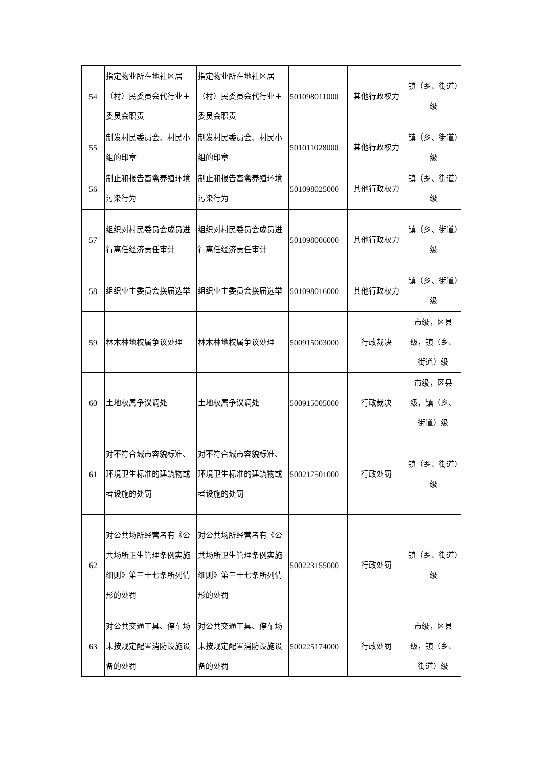| 54 | 指定物业所在地社区居（村）民委员会代行业主委员会职责 | 指定物业所在地社区居（村）民委员会代行业主委员会职责 | 501098011000 | 其他行政权力 | 镇（乡、街道）级 |
| 55 | 制发村民委员会、村民小组的印章 | 制发村民委员会、村民小组的印章 | 501011028000 | 其他行政权力 | 镇（乡、街道）级 |
| 56 | 制止和报告畜禽养殖环境污染行为 | 制止和报告畜禽养殖环境污染行为 | 501098025000 | 其他行政权力 | 镇（乡、街道）级 |
| 57 | 组织对村民委员会成员进行离任经济责任审计 | 组织对村民委员会成员进行离任经济责任审计 | 501098006000 | 其他行政权力 | 镇（乡、街道）级 |
| 58 | 组织业主委员会换届选举 | 组织业主委员会换届选举 | 501098016000 | 其他行政权力 | 镇（乡、街道）级 |
| 59 | 林木林地权属争议处理 | 林木林地权属争议处理 | 500915003000 | 行政裁决 | 市级，区县级，镇（乡、街道）级 |
| 60 | 土地权属争议调处 | 土地权属争议调处 | 500915005000 | 行政裁决 | 市级，区县级，镇（乡、街道）级 |
| 61 | 对不符合城市容貌标准、环境卫生标准的建筑物或者设施的处罚 | 对不符合城市容貌标准、环境卫生标准的建筑物或者设施的处罚 | 500217501000 | 行政处罚 | 镇（乡、街道）级 |
| 62 | 对公共场所经营者有《公共场所卫生管理条例实施细则》第三十七条所列情形的处罚 | 对公共场所经营者有《公共场所卫生管理条例实施细则》第三十七条所列情形的处罚 | 500223155000 | 行政处罚 | 镇（乡、街道）级 |
| 63 | 对公共交通工具、停车场未按规定配置消防设施设备的处罚 | 对公共交通工具、停车场未按规定配置消防设施设备的处罚 | 500225174000 | 行政处罚 | 市级，区县级，镇（乡、街道）级 |